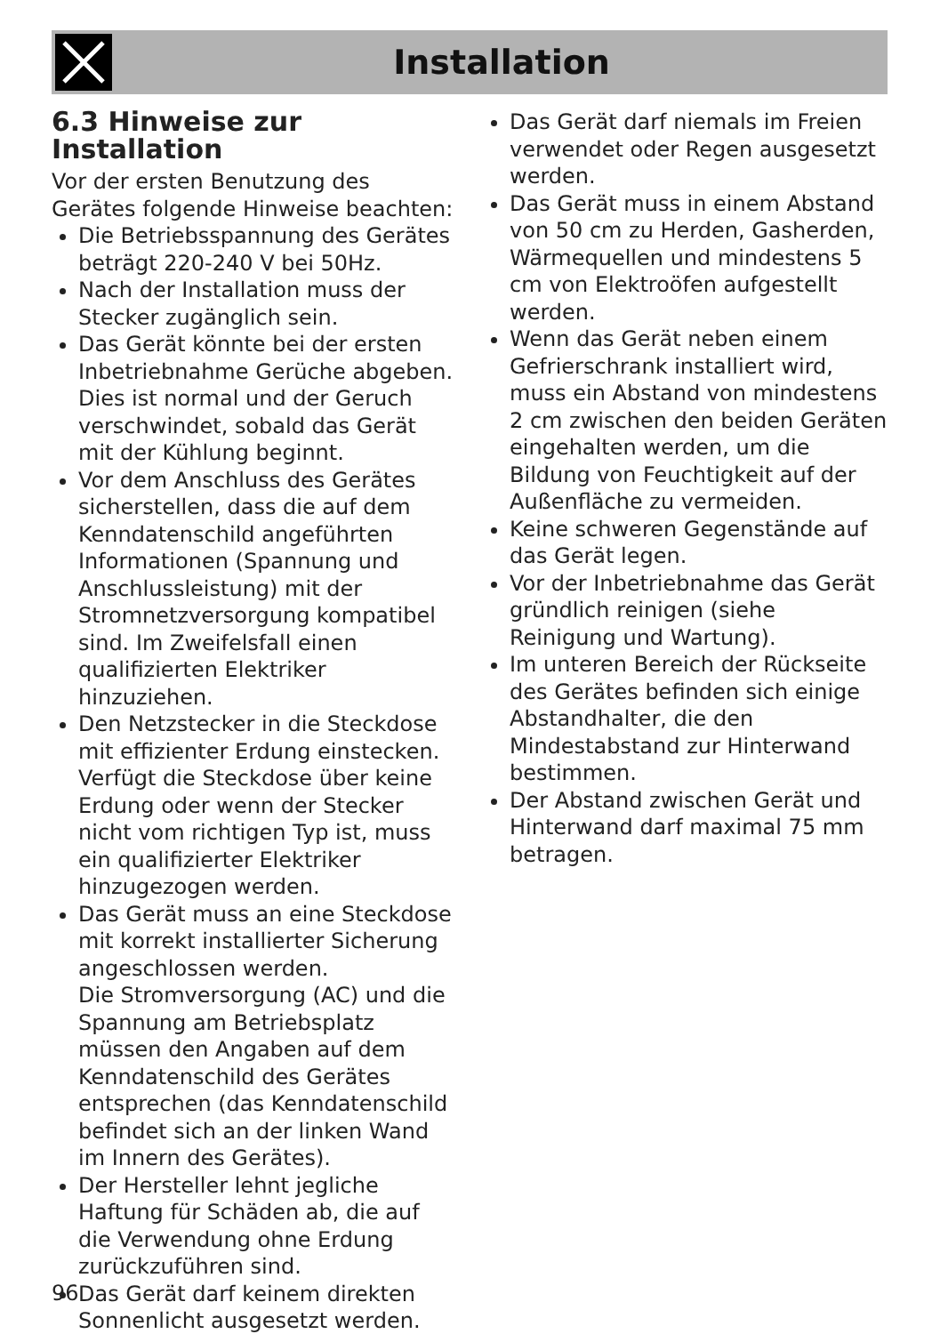Installation
6.3 Hinweise zur Installation
Vor der ersten Benutzung des Gerätes folgende Hinweise beachten:
Die Betriebsspannung des Gerätes beträgt 220-240 V bei 50Hz.
Nach der Installation muss der Stecker zugänglich sein.
Das Gerät könnte bei der ersten Inbetriebnahme Gerüche abgeben. Dies ist normal und der Geruch verschwindet, sobald das Gerät mit der Kühlung beginnt.
Vor dem Anschluss des Gerätes sicherstellen, dass die auf dem Kenndatenschild angeführten Informationen (Spannung und Anschlussleistung) mit der Stromnetzversorgung kompatibel sind. Im Zweifelsfall einen qualifizierten Elektriker hinzuziehen.
Den Netzstecker in die Steckdose mit effizienter Erdung einstecken. Verfügt die Steckdose über keine Erdung oder wenn der Stecker nicht vom richtigen Typ ist, muss ein qualifizierter Elektriker hinzugezogen werden.
Das Gerät muss an eine Steckdose mit korrekt installierter Sicherung angeschlossen werden.
Die Stromversorgung (AC) und die Spannung am Betriebsplatz müssen den Angaben auf dem Kenndatenschild des Gerätes entsprechen (das Kenndatenschild befindet sich an der linken Wand im Innern des Gerätes).
Der Hersteller lehnt jegliche Haftung für Schäden ab, die auf die Verwendung ohne Erdung zurückzuführen sind.
Das Gerät darf keinem direkten Sonnenlicht ausgesetzt werden.
Das Gerät darf niemals im Freien verwendet oder Regen ausgesetzt werden.
Das Gerät muss in einem Abstand von 50 cm zu Herden, Gasherden, Wärmequellen und mindestens 5 cm von Elektroöfen aufgestellt werden.
Wenn das Gerät neben einem Gefrierschrank installiert wird, muss ein Abstand von mindestens 2 cm zwischen den beiden Geräten eingehalten werden, um die Bildung von Feuchtigkeit auf der Außenfläche zu vermeiden.
Keine schweren Gegenstände auf das Gerät legen.
Vor der Inbetriebnahme das Gerät gründlich reinigen (siehe Reinigung und Wartung).
Im unteren Bereich der Rückseite des Gerätes befinden sich einige Abstandhalter, die den Mindestabstand zur Hinterwand bestimmen.
Der Abstand zwischen Gerät und Hinterwand darf maximal 75 mm betragen.
96